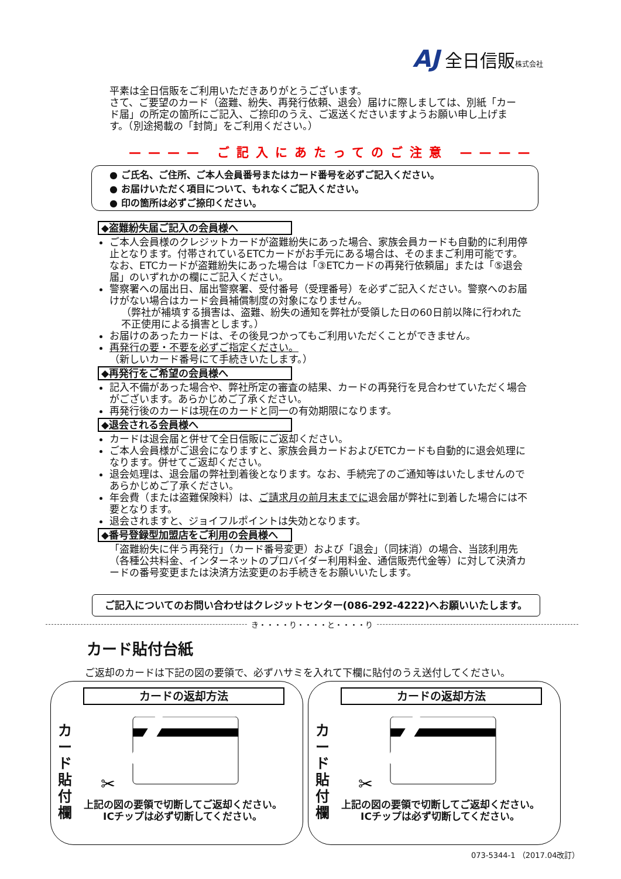AJ 全日信販株式会社
平素は全日信販をご利用いただきありがとうございます。
さて、ご要望のカード（盗難、紛失、再発行依頼、退会）届けに際しましては、別紙「カード届」の所定の箇所にご記入、ご捺印のうえ、ご返送くださいますようお願い申し上げます。（別途掲載の「封筒」をご利用ください。）
———— ご記入にあたってのご注意 ————
● ご氏名、ご住所、ご本人会員番号またはカード番号を必ずご記入ください。
● お届けいただく項目について、もれなくご記入ください。
● 印の箇所は必ずご捺印ください。
◆盗難紛失届ご記入の会員様へ
ご本人会員様のクレジットカードが盗難紛失にあった場合、家族会員カードも自動的に利用停止となります。付帯されているETCカードがお手元にある場合は、そのままご利用可能です。なお、ETCカードが盗難紛失にあった場合は「③ETCカードの再発行依頼届」または「⑤退会届」のいずれかの欄にご記入ください。
警察署への届出日、届出警察署、受付番号（受理番号）を必ずご記入ください。警察へのお届けがない場合はカード会員補償制度の対象になりません。
（弊社が補填する損害は、盗難、紛失の通知を弊社が受領した日の60日前以降に行われた不正使用による損害とします。）
お届けのあったカードは、その後見つかってもご利用いただくことができません。
再発行の要・不要を必ずご指定ください。
（新しいカード番号にて手続きいたします。）
◆再発行をご希望の会員様へ
記入不備があった場合や、弊社所定の審査の結果、カードの再発行を見合わせていただく場合がございます。あらかじめご了承ください。
再発行後のカードは現在のカードと同一の有効期限になります。
◆退会される会員様へ
カードは退会届と併せて全日信販にご返却ください。
ご本人会員様がご退会になりますと、家族会員カードおよびETCカードも自動的に退会処理になります。併せてご返却ください。
退会処理は、退会届の弊社到着後となります。なお、手続完了のご通知等はいたしませんのであらかじめご了承ください。
年会費（または盗難保険料）は、ご請求月の前月末までに退会届が弊社に到着した場合には不要となります。
退会されますと、ジョイフルポイントは失効となります。
◆番号登録型加盟店をご利用の会員様へ
「盗難紛失に伴う再発行」（カード番号変更）および「退会」（同抹消）の場合、当該利用先（各種公共料金、インターネットのプロバイダー利用料金、通信販売代金等）に対して決済カードの番号変更または決済方法変更のお手続きをお願いいたします。
ご記入についてのお問い合わせはクレジットセンター(086-292-4222)へお願いいたします。
き・・・・り・・・・と・・・・り
カード貼付台紙
ご返却のカードは下記の図の要領で、必ずハサミを入れて下欄に貼付のうえ送付してください。
カードの返却方法
カ ー ド 貼 付 欄
✂
上記の図の要領で切断してご返却ください。
ICチップは必ず切断してください。
カードの返却方法
カ ー ド 貼 付 欄
✂
上記の図の要領で切断してご返却ください。
ICチップは必ず切断してください。
073-5344-1 （2017.04改訂）